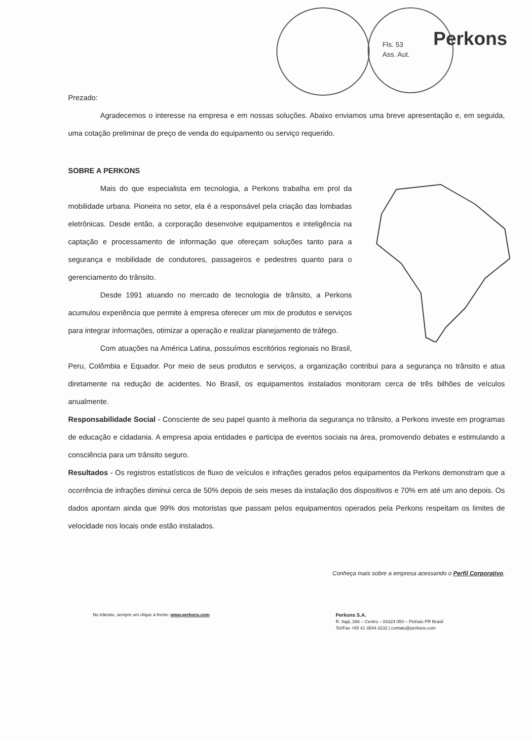Fls. 53
Ass. Aut.
Perkons
Prezado:
Agradecemos o interesse na empresa e em nossas soluções. Abaixo enviamos uma breve apresentação e, em seguida, uma cotação preliminar de preço de venda do equipamento ou serviço requerido.
SOBRE A PERKONS
Mais do que especialista em tecnologia, a Perkons trabalha em prol da mobilidade urbana. Pioneira no setor, ela é a responsável pela criação das lombadas eletrônicas. Desde então, a corporação desenvolve equipamentos e inteligência na captação e processamento de informação que ofereçam soluções tanto para a segurança e mobilidade de condutores, passageiros e pedestres quanto para o gerenciamento do trânsito.
Desde 1991 atuando no mercado de tecnologia de trânsito, a Perkons acumulou experiência que permite à empresa oferecer um mix de produtos e serviços para integrar informações, otimizar a operação e realizar planejamento de tráfego.
Com atuações na América Latina, possuímos escritórios regionais no Brasil, Peru, Colômbia e Equador. Por meio de seus produtos e serviços, a organização contribui para a segurança no trânsito e atua diretamente na redução de acidentes. No Brasil, os equipamentos instalados monitoram cerca de três bilhões de veículos anualmente.
Responsabilidade Social - Consciente de seu papel quanto à melhoria da segurança no trânsito, a Perkons investe em programas de educação e cidadania. A empresa apoia entidades e participa de eventos sociais na área, promovendo debates e estimulando a consciência para um trânsito seguro.
Resultados - Os registros estatísticos de fluxo de veículos e infrações gerados pelos equipamentos da Perkons demonstram que a ocorrência de infrações diminui cerca de 50% depois de seis meses da instalação dos dispositivos e 70% em até um ano depois. Os dados apontam ainda que 99% dos motoristas que passam pelos equipamentos operados pela Perkons respeitam os limites de velocidade nos locais onde estão instalados.
Conheça mais sobre a empresa acessando o Perfil Corporativo.
No trânsito, sempre um clique à frente: www.perkons.com
Perkons S.A.
R. Itajá, 366 – Centro – 83324 050 – Pinhais PR Brasil
Tel/Fax +55 41 3544-3232 | contato@perkons.com